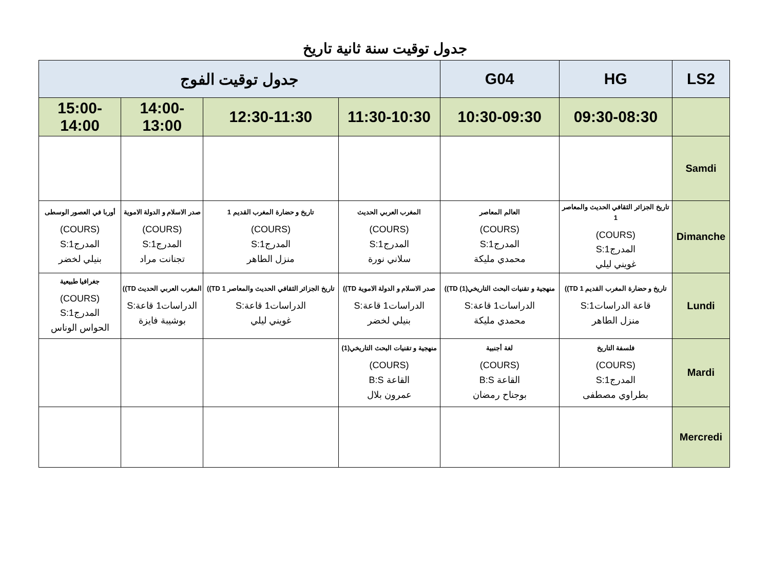جدول توقيت سنة ثانية تاريخ
| LS2 | HG | G04 | جدول توقيت الفوج | | | |
| --- | --- | --- | --- | --- | --- | --- |
| | 09:30-08:30 | 10:30-09:30 | 11:30-10:30 | 12:30-11:30 | 14:00-13:00 | 15:00-14:00 |
| Samdi | | | | | | |
| Dimanche | تاريخ الجزائر الثقافي الحديث والمعاصر 1 (COURS) المدرج1:S غويني ليلي | العالم المعاصر (COURS) المدرج1:S محمدي مليكة | المغرب العربي الحديث (COURS) المدرج1:S سلاني نورة | تاريخ و حضارة المغرب القديم 1 (COURS) المدرج1:S منزل الطاهر | صدر الاسلام و الدولة الاموية (COURS) المدرج1:S تجنانت مراد | أوربا في العصور الوسطى (COURS) المدرج1:S بنيلي لخضر |
| Lundi | تاريخ و حضارة المغرب القديم 1 TD)) قاعة الدراسات1:S منزل الطاهر | منهجية و تقنيات البحث التاريخي(1) TD)) الدراسات1 قاعة:S محمدي مليكة | صدر الاسلام و الدولة الاموية TD)) الدراسات1 قاعة:S بنيلي لخضر | تاريخ الجزائر الثقافي الحديث والمعاصر 1 TD)) الدراسات1 قاعة:S غويني ليلي | المغرب العربي الحديث TD)) الدراسات1 قاعة:S بوشيبة فايزة | جغرافيا طبيعية (COURS) المدرج1:S الحواس الوناس |
| Mardi | فلسفة التاريخ (COURS) المدرج1:S بطراوي مصطفى | لغة أجنبية (COURS) القاعة B:S بوجناح رمضان | منهجية و تقنيات البحث التاريخي(1) (COURS) القاعة B:S عمرون بلال | | | |
| Mercredi | | | | | | |